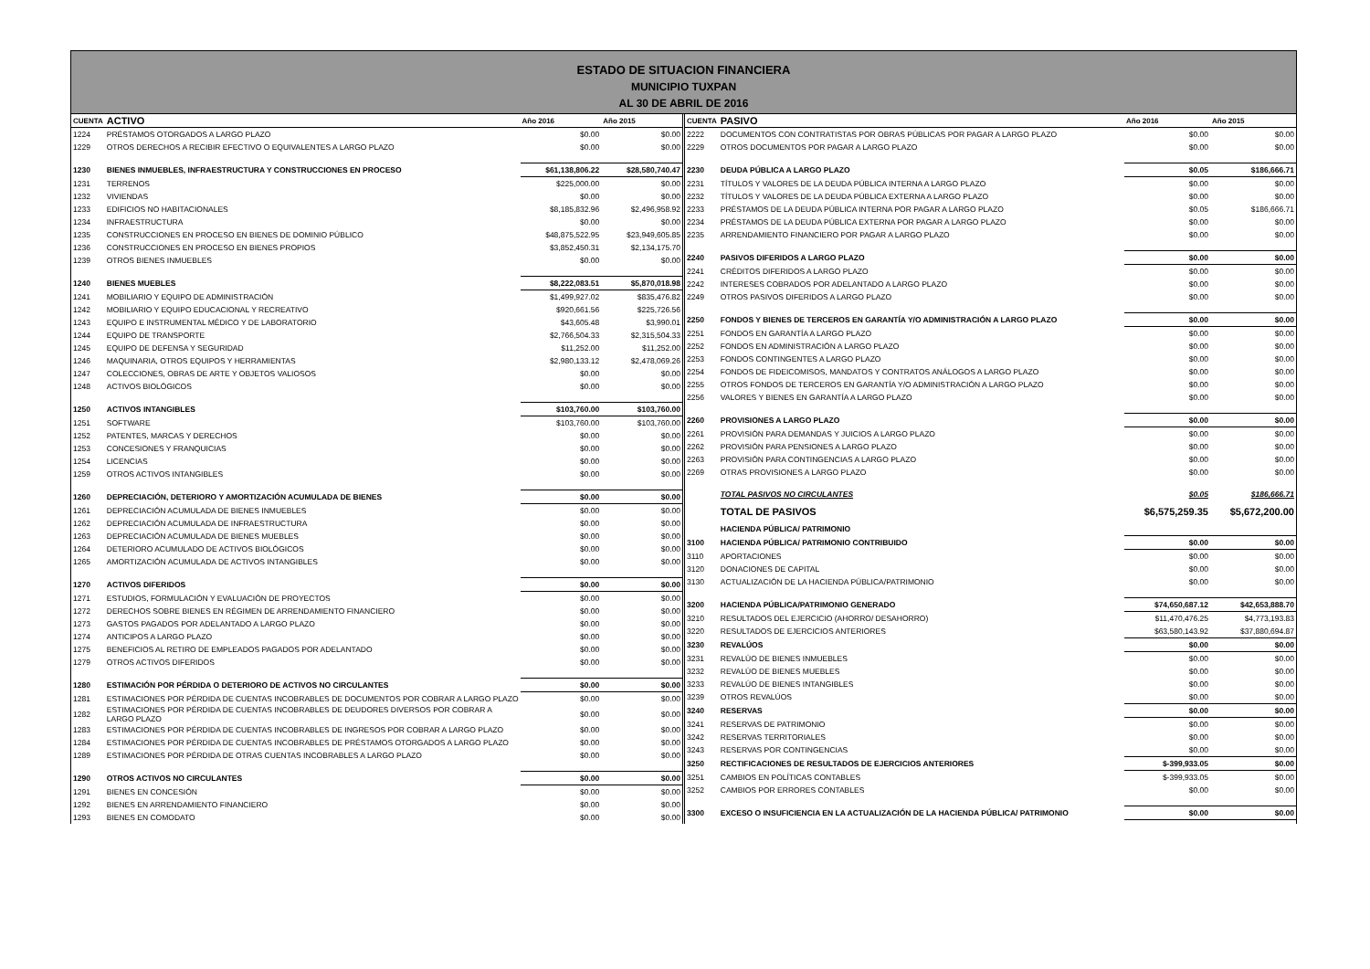ESTADO DE SITUACION FINANCIERA
MUNICIPIO TUXPAN
AL 30 DE ABRIL DE 2016
| CUENTA | ACTIVO | Año 2016 | Año 2015 |
| --- | --- | --- | --- |
| 1224 | PRÉSTAMOS OTORGADOS A LARGO PLAZO | $0.00 | $0.00 |
| 1229 | OTROS DERECHOS A RECIBIR EFECTIVO O EQUIVALENTES A LARGO PLAZO | $0.00 | $0.00 |
| 1230 | BIENES INMUEBLES, INFRAESTRUCTURA Y CONSTRUCCIONES EN PROCESO | $61,138,806.22 | $28,580,740.47 |
| 1231 | TERRENOS | $225,000.00 | $0.00 |
| 1232 | VIVIENDAS | $0.00 | $0.00 |
| 1233 | EDIFICIOS NO HABITACIONALES | $8,185,832.96 | $2,496,958.92 |
| 1234 | INFRAESTRUCTURA | $0.00 | $0.00 |
| 1235 | CONSTRUCCIONES EN PROCESO EN BIENES DE DOMINIO PÚBLICO | $48,875,522.95 | $23,949,605.85 |
| 1236 | CONSTRUCCIONES EN PROCESO EN BIENES PROPIOS | $3,852,450.31 | $2,134,175.70 |
| 1239 | OTROS BIENES INMUEBLES | $0.00 | $0.00 |
| 1240 | BIENES MUEBLES | $8,222,083.51 | $5,870,018.98 |
| 1241 | MOBILIARIO Y EQUIPO DE ADMINISTRACIÓN | $1,499,927.02 | $835,476.82 |
| 1242 | MOBILIARIO Y EQUIPO EDUCACIONAL Y RECREATIVO | $920,661.56 | $225,726.56 |
| 1243 | EQUIPO E INSTRUMENTAL MÉDICO Y DE LABORATORIO | $43,605.48 | $3,990.01 |
| 1244 | EQUIPO DE TRANSPORTE | $2,766,504.33 | $2,315,504.33 |
| 1245 | EQUIPO DE DEFENSA Y SEGURIDAD | $11,252.00 | $11,252.00 |
| 1246 | MAQUINARIA, OTROS EQUIPOS Y HERRAMIENTAS | $2,980,133.12 | $2,478,069.26 |
| 1247 | COLECCIONES, OBRAS DE ARTE Y OBJETOS VALIOSOS | $0.00 | $0.00 |
| 1248 | ACTIVOS BIOLÓGICOS | $0.00 | $0.00 |
| 1250 | ACTIVOS INTANGIBLES | $103,760.00 | $103,760.00 |
| 1251 | SOFTWARE | $103,760.00 | $103,760.00 |
| 1252 | PATENTES, MARCAS Y DERECHOS | $0.00 | $0.00 |
| 1253 | CONCESIONES Y FRANQUICIAS | $0.00 | $0.00 |
| 1254 | LICENCIAS | $0.00 | $0.00 |
| 1259 | OTROS ACTIVOS INTANGIBLES | $0.00 | $0.00 |
| 1260 | DEPRECIACIÓN, DETERIORO Y AMORTIZACIÓN ACUMULADA DE BIENES | $0.00 | $0.00 |
| 1261 | DEPRECIACIÓN ACUMULADA DE BIENES INMUEBLES | $0.00 | $0.00 |
| 1262 | DEPRECIACIÓN ACUMULADA DE INFRAESTRUCTURA | $0.00 | $0.00 |
| 1263 | DEPRECIACIÓN ACUMULADA DE BIENES MUEBLES | $0.00 | $0.00 |
| 1264 | DETERIORO ACUMULADO DE ACTIVOS BIOLÓGICOS | $0.00 | $0.00 |
| 1265 | AMORTIZACIÓN ACUMULADA DE ACTIVOS INTANGIBLES | $0.00 | $0.00 |
| 1270 | ACTIVOS DIFERIDOS | $0.00 | $0.00 |
| 1271 | ESTUDIOS, FORMULACIÓN Y EVALUACIÓN DE PROYECTOS | $0.00 | $0.00 |
| 1272 | DERECHOS SOBRE BIENES EN RÉGIMEN DE ARRENDAMIENTO FINANCIERO | $0.00 | $0.00 |
| 1273 | GASTOS PAGADOS POR ADELANTADO A LARGO PLAZO | $0.00 | $0.00 |
| 1274 | ANTICIPOS A LARGO PLAZO | $0.00 | $0.00 |
| 1275 | BENEFICIOS AL RETIRO DE EMPLEADOS PAGADOS POR ADELANTADO | $0.00 | $0.00 |
| 1279 | OTROS ACTIVOS DIFERIDOS | $0.00 | $0.00 |
| 1280 | ESTIMACIÓN POR PÉRDIDA O DETERIORO DE ACTIVOS NO CIRCULANTES | $0.00 | $0.00 |
| 1281 | ESTIMACIONES POR PÉRDIDA DE CUENTAS INCOBRABLES DE DOCUMENTOS POR COBRAR A LARGO PLAZO | $0.00 | $0.00 |
| 1282 | ESTIMACIONES POR PÉRDIDA DE CUENTAS INCOBRABLES DE DEUDORES DIVERSOS POR COBRAR A LARGO PLAZO | $0.00 | $0.00 |
| 1283 | ESTIMACIONES POR PÉRDIDA DE CUENTAS INCOBRABLES DE INGRESOS POR COBRAR A LARGO PLAZO | $0.00 | $0.00 |
| 1284 | ESTIMACIONES POR PÉRDIDA DE CUENTAS INCOBRABLES DE PRÉSTAMOS OTORGADOS A LARGO PLAZO | $0.00 | $0.00 |
| 1289 | ESTIMACIONES POR PÉRDIDA DE OTRAS CUENTAS INCOBRABLES A LARGO PLAZO | $0.00 | $0.00 |
| 1290 | OTROS ACTIVOS NO CIRCULANTES | $0.00 | $0.00 |
| 1291 | BIENES EN CONCESIÓN | $0.00 | $0.00 |
| 1292 | BIENES EN ARRENDAMIENTO FINANCIERO | $0.00 | $0.00 |
| 1293 | BIENES EN COMODATO | $0.00 | $0.00 |
| CUENTA | PASIVO | Año 2016 | Año 2015 |
| --- | --- | --- | --- |
| 2222 | DOCUMENTOS CON CONTRATISTAS POR OBRAS PÚBLICAS POR PAGAR A LARGO PLAZO | $0.00 | $0.00 |
| 2229 | OTROS DOCUMENTOS POR PAGAR A LARGO PLAZO | $0.00 | $0.00 |
| 2230 | DEUDA PÚBLICA A LARGO PLAZO | $0.05 | $186,666.71 |
| 2231 | TÍTULOS Y VALORES DE LA DEUDA PÚBLICA INTERNA A LARGO PLAZO | $0.00 | $0.00 |
| 2232 | TÍTULOS Y VALORES DE LA DEUDA PÚBLICA EXTERNA A LARGO PLAZO | $0.00 | $0.00 |
| 2233 | PRÉSTAMOS DE LA DEUDA PÚBLICA INTERNA POR PAGAR A LARGO PLAZO | $0.05 | $186,666.71 |
| 2234 | PRÉSTAMOS DE LA DEUDA PÚBLICA EXTERNA POR PAGAR A LARGO PLAZO | $0.00 | $0.00 |
| 2235 | ARRENDAMIENTO FINANCIERO POR PAGAR A LARGO PLAZO | $0.00 | $0.00 |
| 2240 | PASIVOS DIFERIDOS A LARGO PLAZO | $0.00 | $0.00 |
| 2241 | CRÉDITOS DIFERIDOS A LARGO PLAZO | $0.00 | $0.00 |
| 2242 | INTERESES COBRADOS POR ADELANTADO A LARGO PLAZO | $0.00 | $0.00 |
| 2249 | OTROS PASIVOS DIFERIDOS A LARGO PLAZO | $0.00 | $0.00 |
| 2250 | FONDOS Y BIENES DE TERCEROS EN GARANTÍA Y/O ADMINISTRACIÓN A LARGO PLAZO | $0.00 | $0.00 |
| 2251 | FONDOS EN GARANTÍA A LARGO PLAZO | $0.00 | $0.00 |
| 2252 | FONDOS EN ADMINISTRACIÓN A LARGO PLAZO | $0.00 | $0.00 |
| 2253 | FONDOS CONTINGENTES A LARGO PLAZO | $0.00 | $0.00 |
| 2254 | FONDOS DE FIDEICOMISOS, MANDATOS Y CONTRATOS ANÁLOGOS A LARGO PLAZO | $0.00 | $0.00 |
| 2255 | OTROS FONDOS DE TERCEROS EN GARANTÍA Y/O ADMINISTRACIÓN A LARGO PLAZO | $0.00 | $0.00 |
| 2256 | VALORES Y BIENES EN GARANTÍA A LARGO PLAZO | $0.00 | $0.00 |
| 2260 | PROVISIONES A LARGO PLAZO | $0.00 | $0.00 |
| 2261 | PROVISIÓN PARA DEMANDAS Y JUICIOS A LARGO PLAZO | $0.00 | $0.00 |
| 2262 | PROVISIÓN PARA PENSIONES A LARGO PLAZO | $0.00 | $0.00 |
| 2263 | PROVISIÓN PARA CONTINGENCIAS A LARGO PLAZO | $0.00 | $0.00 |
| 2269 | OTRAS PROVISIONES A LARGO PLAZO | $0.00 | $0.00 |
| | TOTAL PASIVOS NO CIRCULANTES | $0.05 | $186,666.71 |
| | TOTAL DE PASIVOS | $6,575,259.35 | $5,672,200.00 |
| | HACIENDA PÚBLICA/ PATRIMONIO | | |
| 3100 | HACIENDA PÚBLICA/ PATRIMONIO CONTRIBUIDO | $0.00 | $0.00 |
| 3110 | APORTACIONES | $0.00 | $0.00 |
| 3120 | DONACIONES DE CAPITAL | $0.00 | $0.00 |
| 3130 | ACTUALIZACIÓN DE LA HACIENDA PÚBLICA/PATRIMONIO | $0.00 | $0.00 |
| 3200 | HACIENDA PÚBLICA/PATRIMONIO GENERADO | $74,650,687.12 | $42,653,888.70 |
| 3210 | RESULTADOS DEL EJERCICIO (AHORRO/ DESAHORRO) | $11,470,476.25 | $4,773,193.83 |
| 3220 | RESULTADOS DE EJERCICIOS ANTERIORES | $63,580,143.92 | $37,880,694.87 |
| 3230 | REVALÚOS | $0.00 | $0.00 |
| 3231 | REVALÚO DE BIENES INMUEBLES | $0.00 | $0.00 |
| 3232 | REVALÚO DE BIENES MUEBLES | $0.00 | $0.00 |
| 3233 | REVALÚO DE BIENES INTANGIBLES | $0.00 | $0.00 |
| 3239 | OTROS REVALÚOS | $0.00 | $0.00 |
| 3240 | RESERVAS | $0.00 | $0.00 |
| 3241 | RESERVAS DE PATRIMONIO | $0.00 | $0.00 |
| 3242 | RESERVAS TERRITORIALES | $0.00 | $0.00 |
| 3243 | RESERVAS POR CONTINGENCIAS | $0.00 | $0.00 |
| 3250 | RECTIFICACIONES DE RESULTADOS DE EJERCICIOS ANTERIORES | $-399,933.05 | $0.00 |
| 3251 | CAMBIOS EN POLÍTICAS CONTABLES | $-399,933.05 | $0.00 |
| 3252 | CAMBIOS POR ERRORES CONTABLES | $0.00 | $0.00 |
| 3300 | EXCESO O INSUFICIENCIA EN LA ACTUALIZACIÓN DE LA HACIENDA PÚBLICA/ PATRIMONIO | $0.00 | $0.00 |